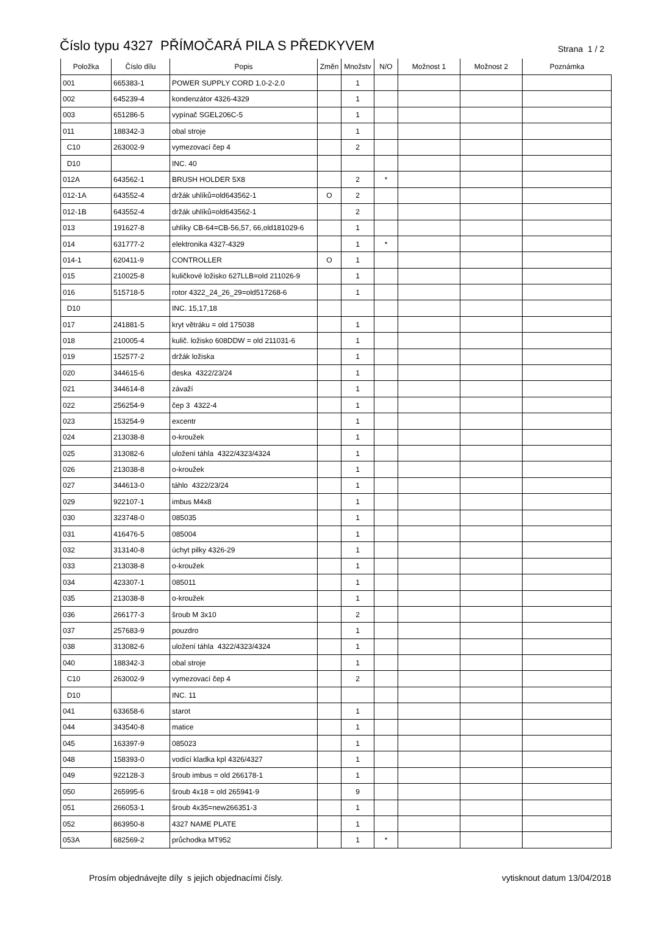Číslo typu 4327 PŘÍMOČARÁ PILA S PŘEDKYVEM
Strana 1 / 2
| Položka | Číslo dílu | Popis | Změn | Množstv | N/O | Možnost 1 | Možnost 2 | Poznámka |
| --- | --- | --- | --- | --- | --- | --- | --- | --- |
| 001 | 665383-1 | POWER SUPPLY CORD 1.0-2-2.0 | | 1 | | | | |
| 002 | 645239-4 | kondenzátor 4326-4329 | | 1 | | | | |
| 003 | 651286-5 | vypínač SGEL206C-5 | | 1 | | | | |
| 011 | 188342-3 | obal stroje | | 1 | | | | |
| C10 | 263002-9 | vymezovací čep 4 | | 2 | | | | |
| D10 | | INC. 40 | | | | | | |
| 012A | 643562-1 | BRUSH HOLDER 5X8 | | 2 | * | | | |
| 012-1A | 643552-4 | držák uhlíků=old643562-1 | O | 2 | | | | |
| 012-1B | 643552-4 | držák uhlíků=old643562-1 | | 2 | | | | |
| 013 | 191627-8 | uhlíky CB-64=CB-56,57, 66,old181029-6 | | 1 | | | | |
| 014 | 631777-2 | elektronika 4327-4329 | | 1 | * | | | |
| 014-1 | 620411-9 | CONTROLLER | O | 1 | | | | |
| 015 | 210025-8 | kuličkové ložisko 627LLB=old 211026-9 | | 1 | | | | |
| 016 | 515718-5 | rotor 4322_24_26_29=old517268-6 | | 1 | | | | |
| D10 | | INC. 15,17,18 | | | | | | |
| 017 | 241881-5 | kryt větráku = old 175038 | | 1 | | | | |
| 018 | 210005-4 | kulič. ložisko 608DDW = old 211031-6 | | 1 | | | | |
| 019 | 152577-2 | držák ložiska | | 1 | | | | |
| 020 | 344615-6 | deska 4322/23/24 | | 1 | | | | |
| 021 | 344614-8 | závaží | | 1 | | | | |
| 022 | 256254-9 | čep 3 4322-4 | | 1 | | | | |
| 023 | 153254-9 | excentr | | 1 | | | | |
| 024 | 213038-8 | o-kroužek | | 1 | | | | |
| 025 | 313082-6 | uložení táhla 4322/4323/4324 | | 1 | | | | |
| 026 | 213038-8 | o-kroužek | | 1 | | | | |
| 027 | 344613-0 | táhlo 4322/23/24 | | 1 | | | | |
| 029 | 922107-1 | imbus M4x8 | | 1 | | | | |
| 030 | 323748-0 | 085035 | | 1 | | | | |
| 031 | 416476-5 | 085004 | | 1 | | | | |
| 032 | 313140-8 | úchyt pilky 4326-29 | | 1 | | | | |
| 033 | 213038-8 | o-kroužek | | 1 | | | | |
| 034 | 423307-1 | 085011 | | 1 | | | | |
| 035 | 213038-8 | o-kroužek | | 1 | | | | |
| 036 | 266177-3 | šroub M 3x10 | | 2 | | | | |
| 037 | 257683-9 | pouzdro | | 1 | | | | |
| 038 | 313082-6 | uložení táhla 4322/4323/4324 | | 1 | | | | |
| 040 | 188342-3 | obal stroje | | 1 | | | | |
| C10 | 263002-9 | vymezovací čep 4 | | 2 | | | | |
| D10 | | INC. 11 | | | | | | |
| 041 | 633658-6 | starot | | 1 | | | | |
| 044 | 343540-8 | matice | | 1 | | | | |
| 045 | 163397-9 | 085023 | | 1 | | | | |
| 048 | 158393-0 | vodící kladka kpl 4326/4327 | | 1 | | | | |
| 049 | 922128-3 | šroub imbus = old 266178-1 | | 1 | | | | |
| 050 | 265995-6 | šroub 4x18 = old 265941-9 | | 9 | | | | |
| 051 | 266053-1 | šroub 4x35=new266351-3 | | 1 | | | | |
| 052 | 863950-8 | 4327 NAME PLATE | | 1 | | | | |
| 053A | 682569-2 | průchodka MT952 | | 1 | * | | | |
Prosím objednávejte díly s jejich objednacími čísly. vytisknout datum 13/04/2018